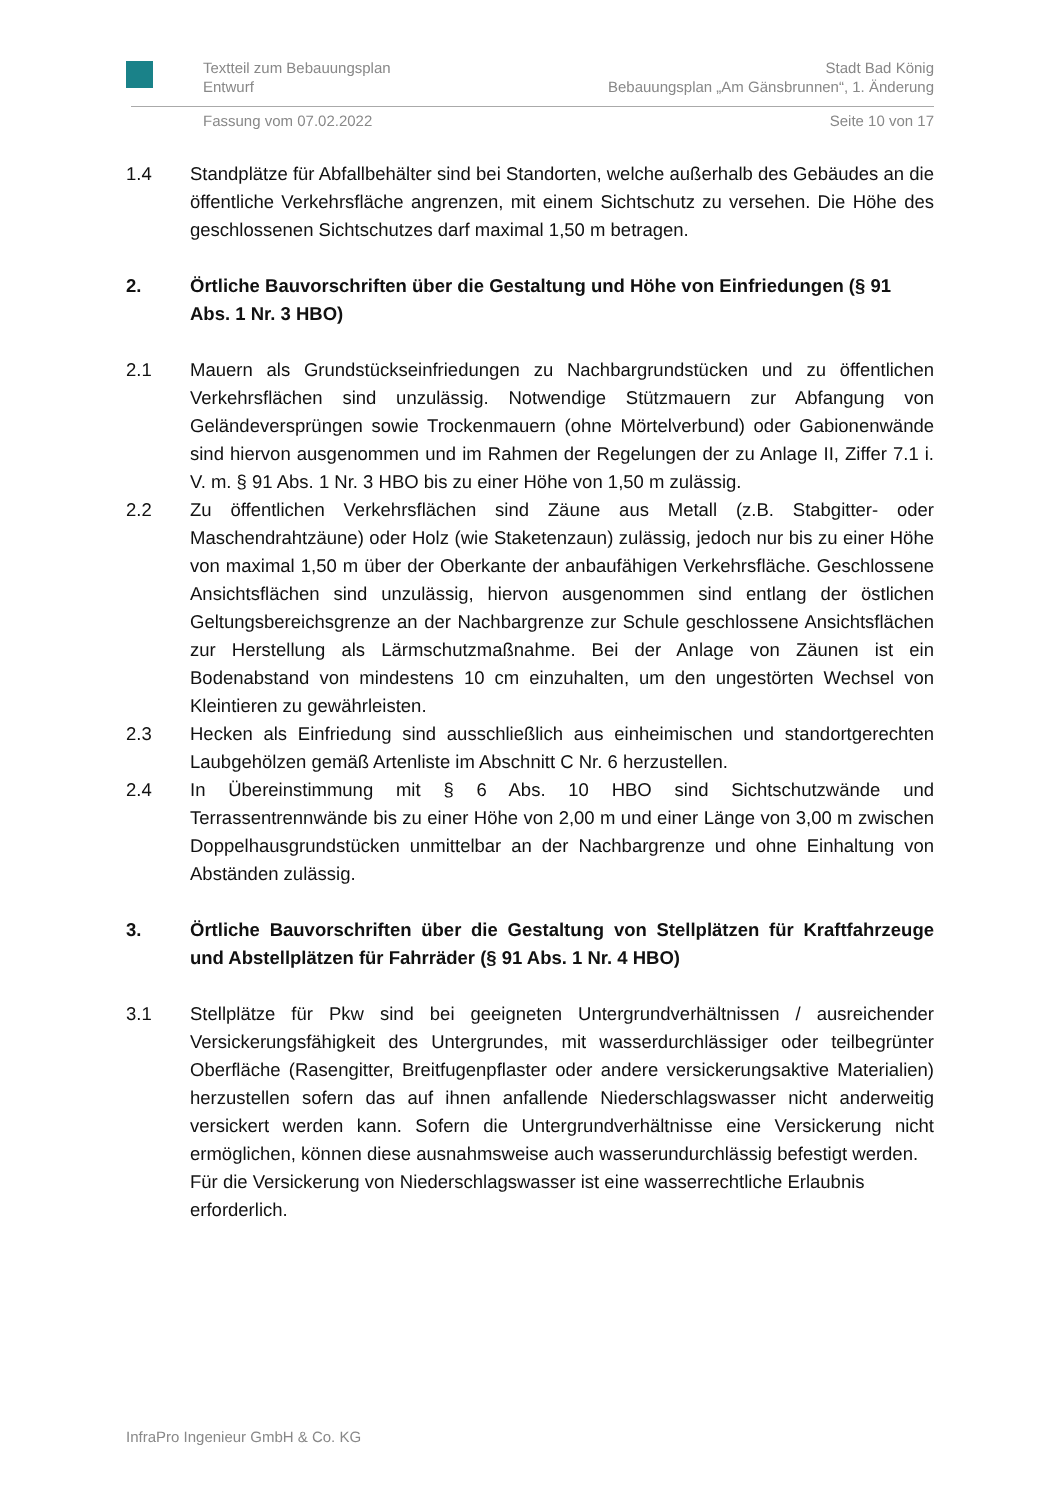Textteil zum Bebauungsplan
Entwurf
Stadt Bad König
Bebauungsplan „Am Gänsbrunnen“, 1. Änderung
Fassung vom 07.02.2022 Seite 10 von 17
1.4 Standplätze für Abfallbehälter sind bei Standorten, welche außerhalb des Gebäudes an die öffentliche Verkehrsfläche angrenzen, mit einem Sichtschutz zu versehen. Die Höhe des geschlossenen Sichtschutzes darf maximal 1,50 m betragen.
2. Örtliche Bauvorschriften über die Gestaltung und Höhe von Einfriedungen (§ 91 Abs. 1 Nr. 3 HBO)
2.1 Mauern als Grundstückseinfriedungen zu Nachbargrundstücken und zu öffentlichen Verkehrsflächen sind unzulässig. Notwendige Stützmauern zur Abfangung von Geländeversprüngen sowie Trockenmauern (ohne Mörtelverbund) oder Gabionenwände sind hiervon ausgenommen und im Rahmen der Regelungen der zu Anlage II, Ziffer 7.1 i. V. m. § 91 Abs. 1 Nr. 3 HBO bis zu einer Höhe von 1,50 m zulässig.
2.2 Zu öffentlichen Verkehrsflächen sind Zäune aus Metall (z.B. Stabgitter- oder Maschendrahtzäune) oder Holz (wie Staketenzaun) zulässig, jedoch nur bis zu einer Höhe von maximal 1,50 m über der Oberkante der anbaufähigen Verkehrsfläche. Geschlossene Ansichtsflächen sind unzulässig, hiervon ausgenommen sind entlang der östlichen Geltungsbereichsgrenze an der Nachbargrenze zur Schule geschlossene Ansichtsflächen zur Herstellung als Lärmschutzmaßnahme. Bei der Anlage von Zäunen ist ein Bodenabstand von mindestens 10 cm einzuhalten, um den ungestörten Wechsel von Kleintieren zu gewährleisten.
2.3 Hecken als Einfriedung sind ausschließlich aus einheimischen und standortgerechten Laubgehölzen gemäß Artenliste im Abschnitt C Nr. 6 herzustellen.
2.4 In Übereinstimmung mit § 6 Abs. 10 HBO sind Sichtschutzwände und Terrassentrennwände bis zu einer Höhe von 2,00 m und einer Länge von 3,00 m zwischen Doppelhausgrundstücken unmittelbar an der Nachbargrenze und ohne Einhaltung von Abständen zulässig.
3. Örtliche Bauvorschriften über die Gestaltung von Stellplätzen für Kraftfahrzeuge und Abstellplätzen für Fahrräder (§ 91 Abs. 1 Nr. 4 HBO)
3.1 Stellplätze für Pkw sind bei geeigneten Untergrundverhältnissen / ausreichender Versickerungsfähigkeit des Untergrundes, mit wasserdurchlässiger oder teilbegrünter Oberfläche (Rasengitter, Breitfugenpflaster oder andere versickerungsaktive Materialien) herzustellen sofern das auf ihnen anfallende Niederschlagswasser nicht anderweitig versickert werden kann. Sofern die Untergrundverhältnisse eine Versickerung nicht ermöglichen, können diese ausnahmsweise auch wasserundurchlässig befestigt werden.
Für die Versickerung von Niederschlagswasser ist eine wasserrechtliche Erlaubnis erforderlich.
InfraPro Ingenieur GmbH & Co. KG